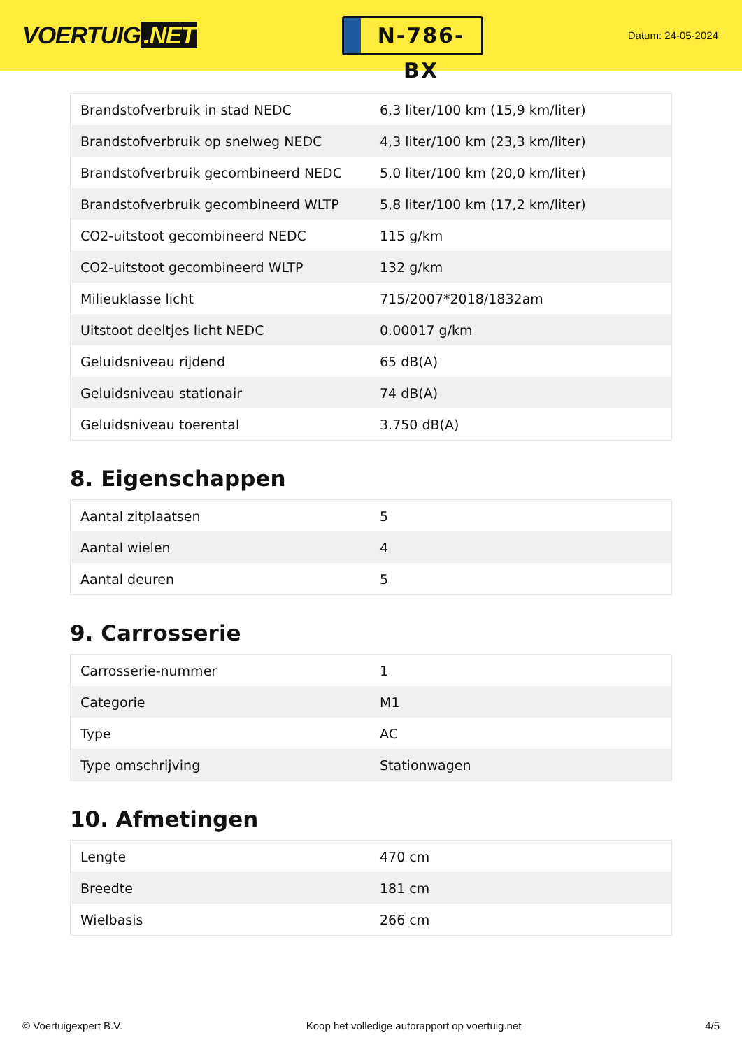VOERTUIG.NET
N-786-BX
Datum: 24-05-2024
| Brandstofverbruik in stad NEDC | 6,3 liter/100 km (15,9 km/liter) |
| Brandstofverbruik op snelweg NEDC | 4,3 liter/100 km (23,3 km/liter) |
| Brandstofverbruik gecombineerd NEDC | 5,0 liter/100 km (20,0 km/liter) |
| Brandstofverbruik gecombineerd WLTP | 5,8 liter/100 km (17,2 km/liter) |
| CO2-uitstoot gecombineerd NEDC | 115 g/km |
| CO2-uitstoot gecombineerd WLTP | 132 g/km |
| Milieuklasse licht | 715/2007*2018/1832am |
| Uitstoot deeltjes licht NEDC | 0.00017 g/km |
| Geluidsniveau rijdend | 65 dB(A) |
| Geluidsniveau stationair | 74 dB(A) |
| Geluidsniveau toerental | 3.750 dB(A) |
8. Eigenschappen
| Aantal zitplaatsen | 5 |
| Aantal wielen | 4 |
| Aantal deuren | 5 |
9. Carrosserie
| Carrosserie-nummer | 1 |
| Categorie | M1 |
| Type | AC |
| Type omschrijving | Stationwagen |
10. Afmetingen
| Lengte | 470 cm |
| Breedte | 181 cm |
| Wielbasis | 266 cm |
© Voertuigexpert B.V. Koop het volledige autorapport op voertuig.net 4/5